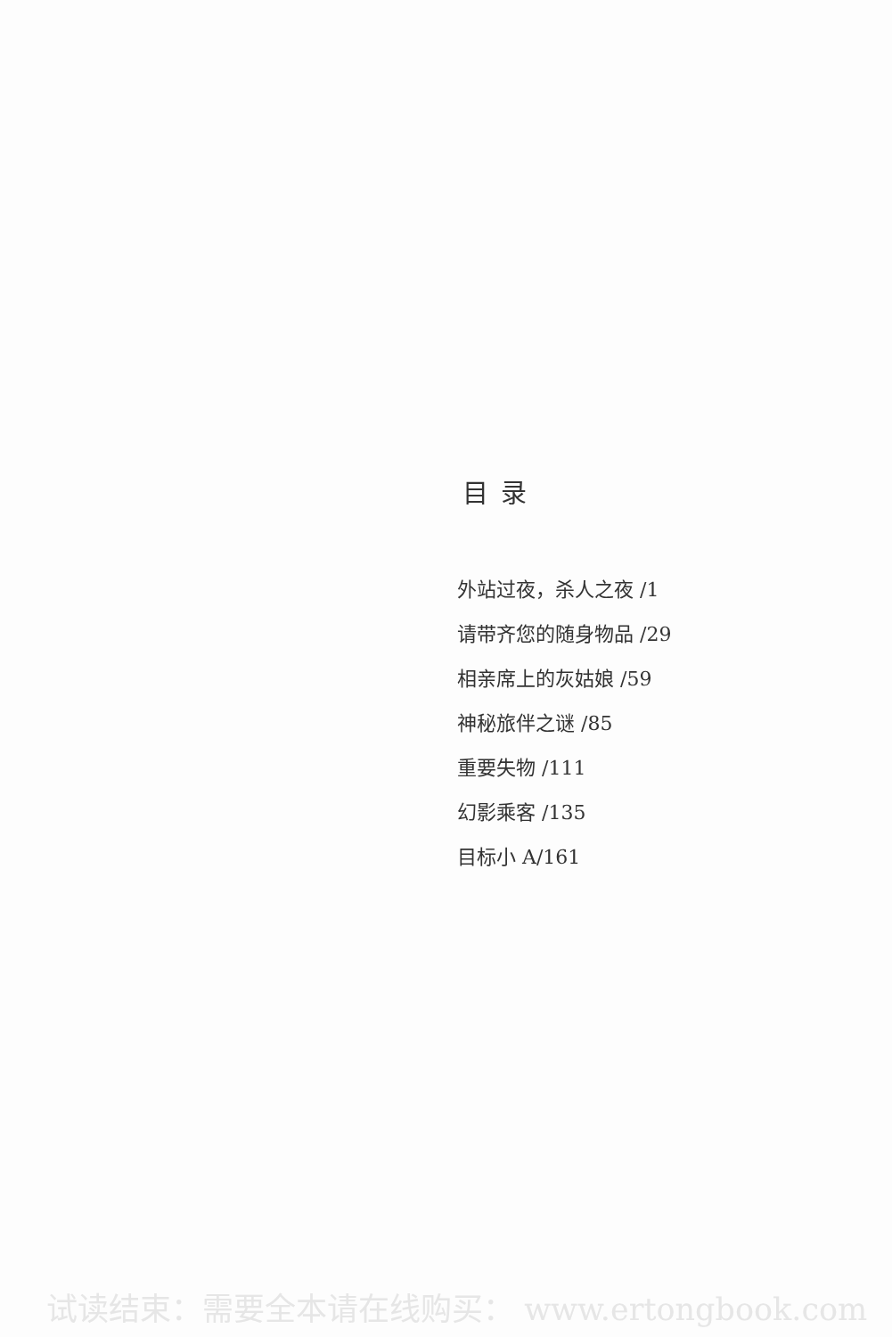目录
外站过夜，杀人之夜 /1
请带齐您的随身物品 /29
相亲席上的灰姑娘 /59
神秘旅伴之谜 /85
重要失物 /111
幻影乘客 /135
目标小 A/161
试读结束：需要全本请在线购买： www.ertongbook.com